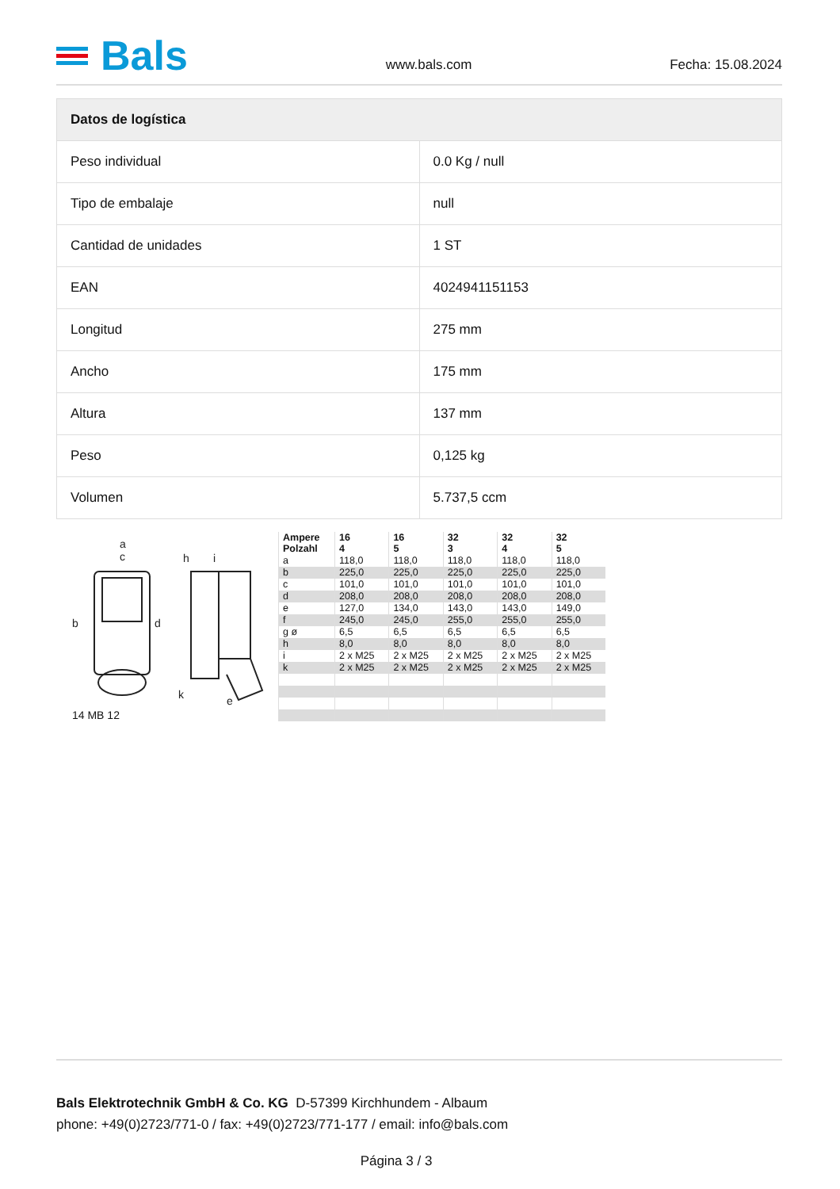Bals
www.bals.com Fecha: 15.08.2024
| Datos de logística | |
| --- | --- |
| Peso individual | 0.0 Kg / null |
| Tipo de embalaje | null |
| Cantidad de unidades | 1 ST |
| EAN | 4024941151153 |
| Longitud | 275 mm |
| Ancho | 175 mm |
| Altura | 137 mm |
| Peso | 0,125 kg |
| Volumen | 5.737,5 ccm |
a
c
h
i
b
d
k
e
14 MB 12
| Ampere Polzahl | 16 4 | 16 5 | 32 3 | 32 4 | 32 5 |
| --- | --- | --- | --- | --- | --- |
| a | 118,0 | 118,0 | 118,0 | 118,0 | 118,0 |
| b | 225,0 | 225,0 | 225,0 | 225,0 | 225,0 |
| c | 101,0 | 101,0 | 101,0 | 101,0 | 101,0 |
| d | 208,0 | 208,0 | 208,0 | 208,0 | 208,0 |
| e | 127,0 | 134,0 | 143,0 | 143,0 | 149,0 |
| f | 245,0 | 245,0 | 255,0 | 255,0 | 255,0 |
| g ø | 6,5 | 6,5 | 6,5 | 6,5 | 6,5 |
| h | 8,0 | 8,0 | 8,0 | 8,0 | 8,0 |
| i | 2 x M25 | 2 x M25 | 2 x M25 | 2 x M25 | 2 x M25 |
| k | 2 x M25 | 2 x M25 | 2 x M25 | 2 x M25 | 2 x M25 |
Bals Elektrotechnik GmbH & Co. KG D-57399 Kirchhundem - Albaum
phone: +49(0)2723/771-0 / fax: +49(0)2723/771-177 / email: info@bals.com
Página 3 / 3